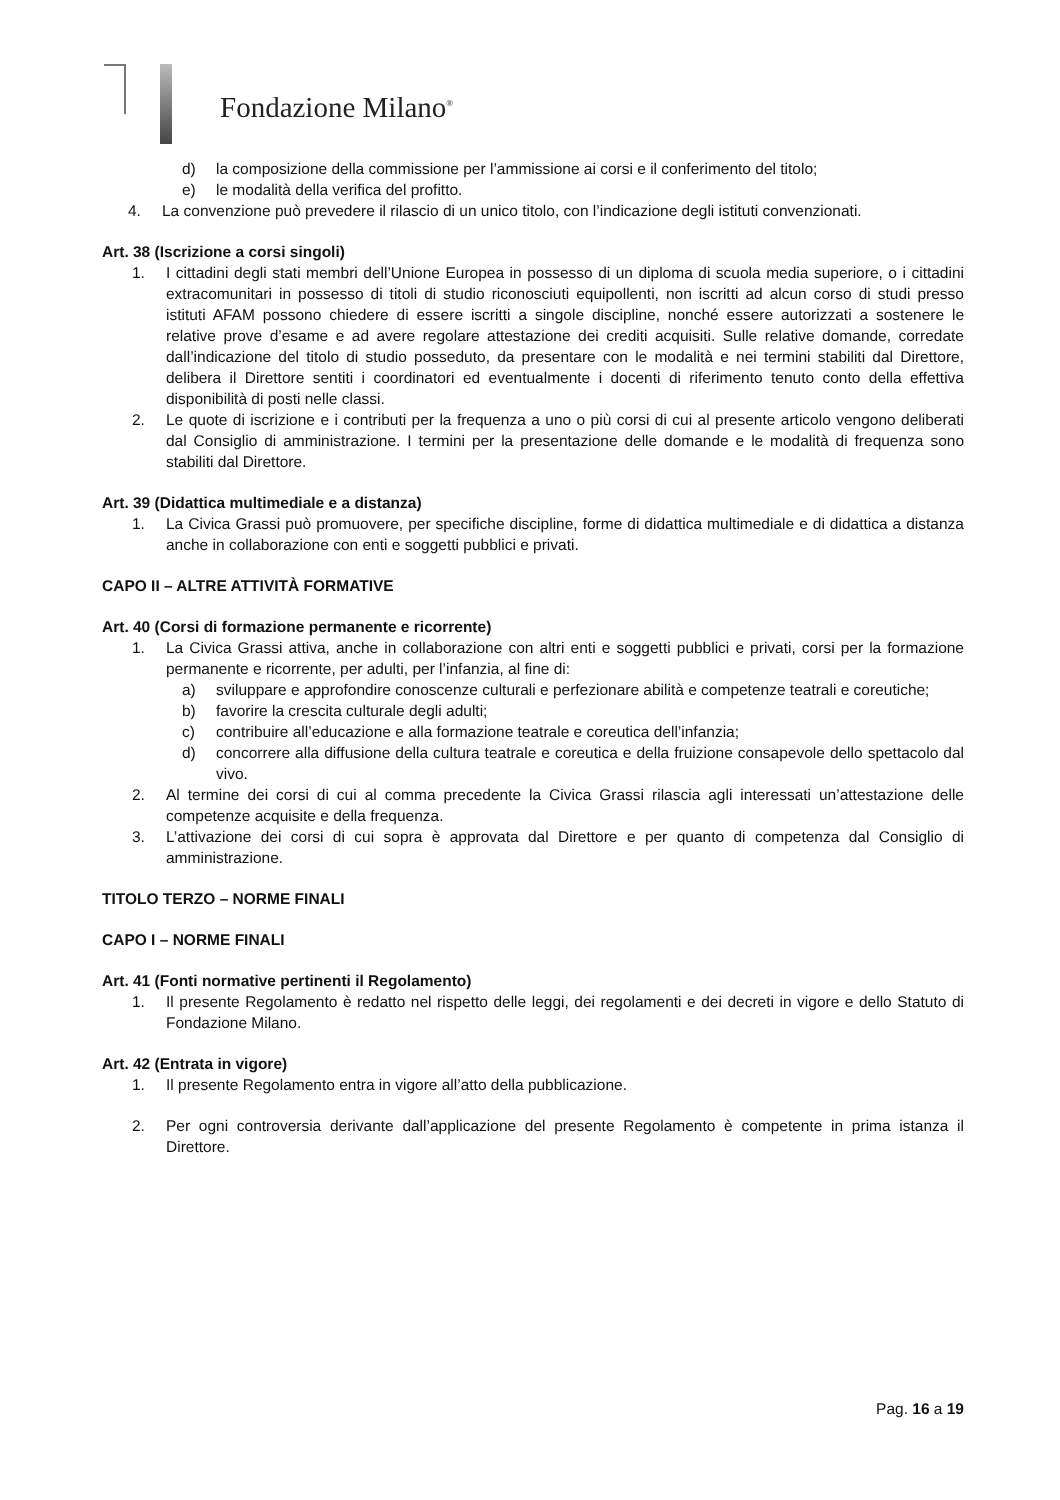Fondazione Milano<sup>®</sup>
d) la composizione della commissione per l’ammissione ai corsi e il conferimento del titolo;
e) le modalità della verifica del profitto.
4. La convenzione può prevedere il rilascio di un unico titolo, con l’indicazione degli istituti convenzionati.
Art. 38 (Iscrizione a corsi singoli)
1. I cittadini degli stati membri dell’Unione Europea in possesso di un diploma di scuola media superiore, o i cittadini extracomunitari in possesso di titoli di studio riconosciuti equipollenti, non iscritti ad alcun corso di studi presso istituti AFAM possono chiedere di essere iscritti a singole discipline, nonché essere autorizzati a sostenere le relative prove d’esame e ad avere regolare attestazione dei crediti acquisiti. Sulle relative domande, corredate dall’indicazione del titolo di studio posseduto, da presentare con le modalità e nei termini stabiliti dal Direttore, delibera il Direttore sentiti i coordinatori ed eventualmente i docenti di riferimento tenuto conto della effettiva disponibilità di posti nelle classi.
2. Le quote di iscrizione e i contributi per la frequenza a uno o più corsi di cui al presente articolo vengono deliberati dal Consiglio di amministrazione. I termini per la presentazione delle domande e le modalità di frequenza sono stabiliti dal Direttore.
Art. 39 (Didattica multimediale e a distanza)
1. La Civica Grassi può promuovere, per specifiche discipline, forme di didattica multimediale e di didattica a distanza anche in collaborazione con enti e soggetti pubblici e privati.
CAPO II – ALTRE ATTIVITÀ FORMATIVE
Art. 40 (Corsi di formazione permanente e ricorrente)
1. La Civica Grassi attiva, anche in collaborazione con altri enti e soggetti pubblici e privati, corsi per la formazione permanente e ricorrente, per adulti, per l’infanzia, al fine di:
a) sviluppare e approfondire conoscenze culturali e perfezionare abilità e competenze teatrali e coreutiche;
b) favorire la crescita culturale degli adulti;
c) contribuire all’educazione e alla formazione teatrale e coreutica dell’infanzia;
d) concorrere alla diffusione della cultura teatrale e coreutica e della fruizione consapevole dello spettacolo dal vivo.
2. Al termine dei corsi di cui al comma precedente la Civica Grassi rilascia agli interessati un’attestazione delle competenze acquisite e della frequenza.
3. L’attivazione dei corsi di cui sopra è approvata dal Direttore e per quanto di competenza dal Consiglio di amministrazione.
TITOLO TERZO – NORME FINALI
CAPO I – NORME FINALI
Art. 41 (Fonti normative pertinenti il Regolamento)
1. Il presente Regolamento è redatto nel rispetto delle leggi, dei regolamenti e dei decreti in vigore e dello Statuto di Fondazione Milano.
Art. 42 (Entrata in vigore)
1. Il presente Regolamento entra in vigore all’atto della pubblicazione.
2. Per ogni controversia derivante dall’applicazione del presente Regolamento è competente in prima istanza il Direttore.
Pag. 16 a 19